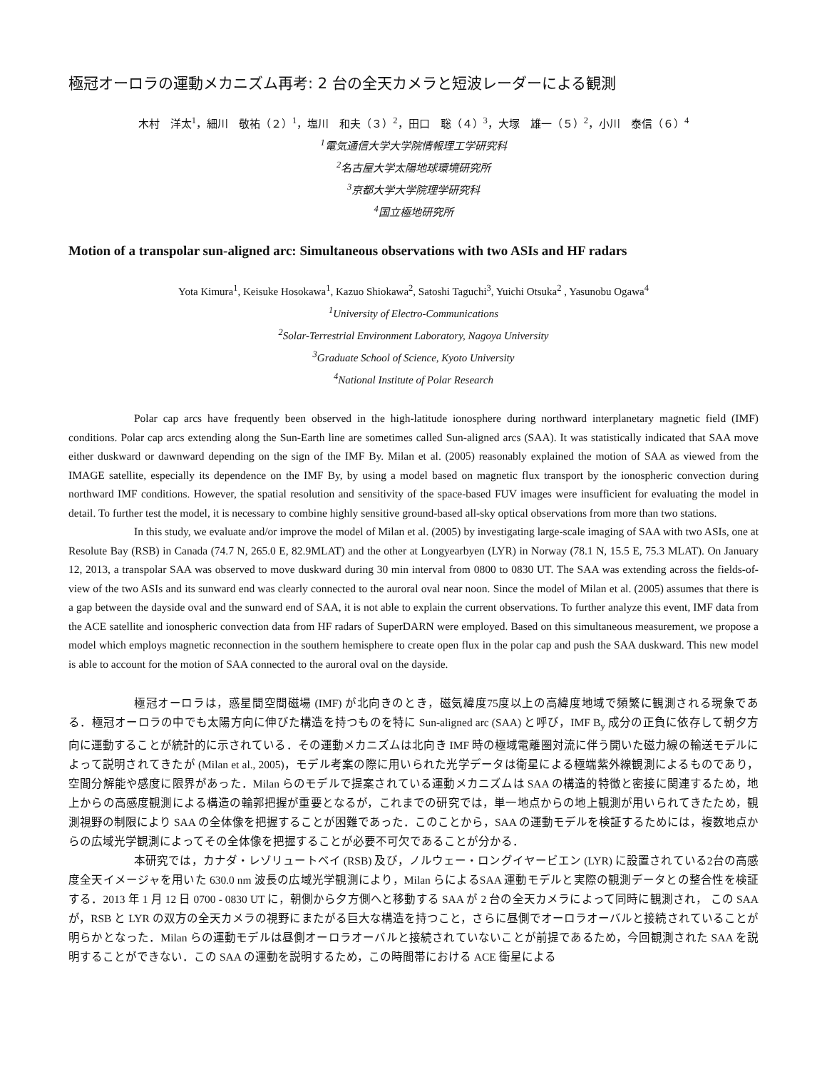極冠オーロラの運動メカニズム再考: 2 台の全天カメラと短波レーダーによる観測
木村　洋太<sup>1</sup>，細川　敬祐（２）<sup>1</sup>，塩川　和夫（３）<sup>2</sup>，田口　聡（４）<sup>3</sup>，大塚　雄一（５）<sup>2</sup>，小川　泰信（６）<sup>4</sup>
<sup>1</sup> 電気通信大学大学院情報理工学研究科
<sup>2</sup> 名古屋大学太陽地球環境研究所
<sup>3</sup> 京都大学大学院理学研究科
<sup>4</sup> 国立極地研究所
Motion of a transpolar sun-aligned arc: Simultaneous observations with two ASIs and HF radars
Yota Kimura<sup>1</sup>, Keisuke Hosokawa<sup>1</sup>, Kazuo Shiokawa<sup>2</sup>, Satoshi Taguchi<sup>3</sup>, Yuichi Otsuka<sup>2</sup> , Yasunobu Ogawa<sup>4</sup>
<sup>1</sup> University of Electro-Communications
<sup>2</sup> Solar-Terrestrial Environment Laboratory, Nagoya University
<sup>3</sup> Graduate School of Science, Kyoto University
<sup>4</sup> National Institute of Polar Research
Polar cap arcs have frequently been observed in the high-latitude ionosphere during northward interplanetary magnetic field (IMF) conditions. Polar cap arcs extending along the Sun-Earth line are sometimes called Sun-aligned arcs (SAA). It was statistically indicated that SAA move either duskward or dawnward depending on the sign of the IMF By. Milan et al. (2005) reasonably explained the motion of SAA as viewed from the IMAGE satellite, especially its dependence on the IMF By, by using a model based on magnetic flux transport by the ionospheric convection during northward IMF conditions. However, the spatial resolution and sensitivity of the space-based FUV images were insufficient for evaluating the model in detail. To further test the model, it is necessary to combine highly sensitive ground-based all-sky optical observations from more than two stations.
In this study, we evaluate and/or improve the model of Milan et al. (2005) by investigating large-scale imaging of SAA with two ASIs, one at Resolute Bay (RSB) in Canada (74.7 N, 265.0 E, 82.9MLAT) and the other at Longyearbyen (LYR) in Norway (78.1 N, 15.5 E, 75.3 MLAT). On January 12, 2013, a transpolar SAA was observed to move duskward during 30 min interval from 0800 to 0830 UT. The SAA was extending across the fields-of-view of the two ASIs and its sunward end was clearly connected to the auroral oval near noon. Since the model of Milan et al. (2005) assumes that there is a gap between the dayside oval and the sunward end of SAA, it is not able to explain the current observations. To further analyze this event, IMF data from the ACE satellite and ionospheric convection data from HF radars of SuperDARN were employed. Based on this simultaneous measurement, we propose a model which employs magnetic reconnection in the southern hemisphere to create open flux in the polar cap and push the SAA duskward. This new model is able to account for the motion of SAA connected to the auroral oval on the dayside.
極冠オーロラは，惑星間空間磁場 (IMF) が北向きのとき，磁気緯度75度以上の高緯度地域で頻繁に観測される現象である．極冠オーロラの中でも太陽方向に伸びた構造を持つものを特に Sun-aligned arc (SAA) と呼び，IMF B<sub>y</sub> 成分の正負に依存して朝夕方向に運動することが統計的に示されている．その運動メカニズムは北向き IMF 時の極域電離圏対流に伴う開いた磁力線の輸送モデルによって説明されてきたが (Milan et al., 2005)，モデル考案の際に用いられた光学データは衛星による極端紫外線観測によるものであり，空間分解能や感度に限界があった．Milan らのモデルで提案されている運動メカニズムは SAA の構造的特徴と密接に関連するため，地上からの高感度観測による構造の輪郭把握が重要となるが，これまでの研究では，単一地点からの地上観測が用いられてきたため，観測視野の制限により SAA の全体像を把握することが困難であった．このことから，SAA の運動モデルを検証するためには，複数地点からの広域光学観測によってその全体像を把握することが必要不可欠であることが分かる．
本研究では，カナダ・レゾリュートベイ (RSB) 及び，ノルウェー・ロングイヤービエン (LYR) に設置されている2台の高感度全天イメージャを用いた 630.0 nm 波長の広域光学観測により，Milan らによるSAA 運動モデルと実際の観測データとの整合性を検証する．2013 年 1 月 12 日 0700 - 0830 UT に，朝側から夕方側へと移動する SAA が 2 台の全天カメラによって同時に観測され， この SAA が，RSB と LYR の双方の全天カメラの視野にまたがる巨大な構造を持つこと，さらに昼側でオーロラオーバルと接続されていることが明らかとなった．Milan らの運動モデルは昼側オーロラオーバルと接続されていないことが前提であるため，今回観測された SAA を説明することができない．この SAA の運動を説明するため，この時間帯における ACE 衛星による